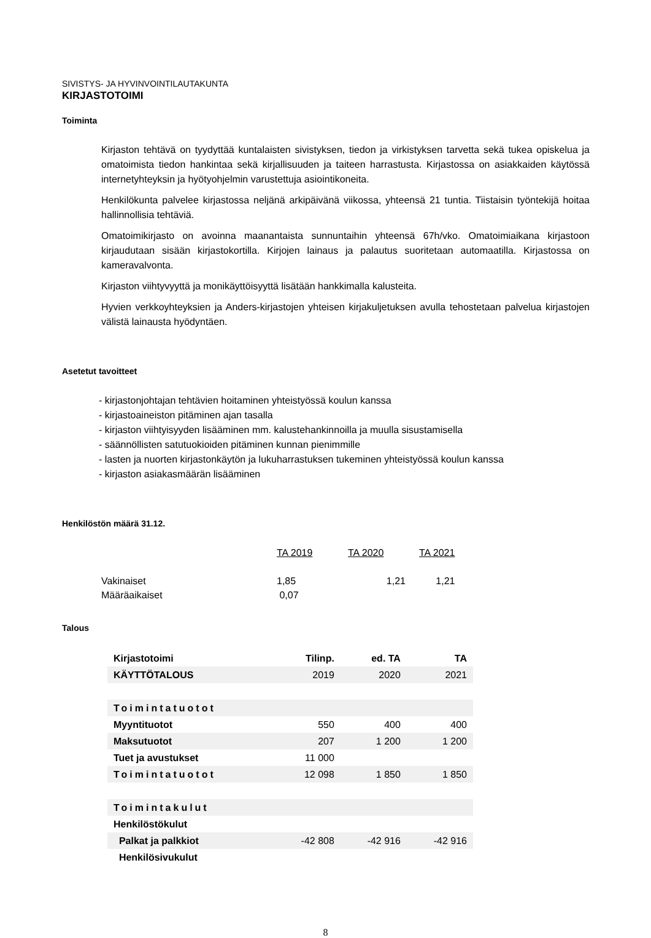SIVISTYS- JA HYVINVOINTILAUTAKUNTA
KIRJASTOTOIMI
Toiminta
Kirjaston tehtävä on tyydyttää kuntalaisten sivistyksen, tiedon ja virkistyksen tarvetta sekä tukea opiskelua ja omatoimista tiedon hankintaa sekä kirjallisuuden ja taiteen harrastusta. Kirjastossa on asiakkaiden käytössä internetyhteyksin ja hyötyohjelmin varustettuja asiointikoneita.
Henkilökunta palvelee kirjastossa neljänä arkipäivänä viikossa, yhteensä 21 tuntia. Tiistaisin työntekijä hoitaa hallinnollisia tehtäviä.
Omatoimikirjasto on avoinna maanantaista sunnuntaihin yhteensä 67h/vko. Omatoimiaikana kirjastoon kirjaudutaan sisään kirjastokortilla. Kirjojen lainaus ja palautus suoritetaan automaatilla. Kirjastossa on kameravalvonta.
Kirjaston viihtyvyyttä ja monikäyttöisyyttä lisätään hankkimalla kalusteita.
Hyvien verkkoyhteyksien ja Anders-kirjastojen yhteisen kirjakuljetuksen avulla tehostetaan palvelua kirjastojen välistä lainausta hyödyntäen.
Asetetut tavoitteet
- kirjastonjohtajan tehtävien hoitaminen yhteistyössä koulun kanssa
- kirjastoaineiston pitäminen ajan tasalla
- kirjaston viihtyisyyden lisääminen mm. kalustehankinnoilla ja muulla sisustamisella
- säännöllisten satutuokioiden pitäminen kunnan pienimmille
- lasten ja nuorten kirjastonkäytön ja lukuharrastuksen tukeminen yhteistyössä koulun kanssa
- kirjaston asiakasmäärän lisääminen
Henkilöstön määrä 31.12.
| | TA 2019 | TA 2020 | TA 2021 |
| --- | --- | --- | --- |
| Vakinaiset | 1,85 | 1,21 | 1,21 |
| Määräaikaiset | 0,07 | | |
Talous
| Kirjastotoimi | Tilinp. | ed. TA | TA |
| KÄYTTÖTALOUS | 2019 | 2020 | 2021 |
| Toimintatuotot | | | |
| Myyntituotot | 550 | 400 | 400 |
| Maksutuotot | 207 | 1 200 | 1 200 |
| Tuet ja avustukset | 11 000 | | |
| Toimintatuotot | 12 098 | 1 850 | 1 850 |
| Toimintakulut | | | |
| Henkilöstökulut | | | |
| Palkat ja palkkiot | -42 808 | -42 916 | -42 916 |
| Henkilösivukulut | | | |
8